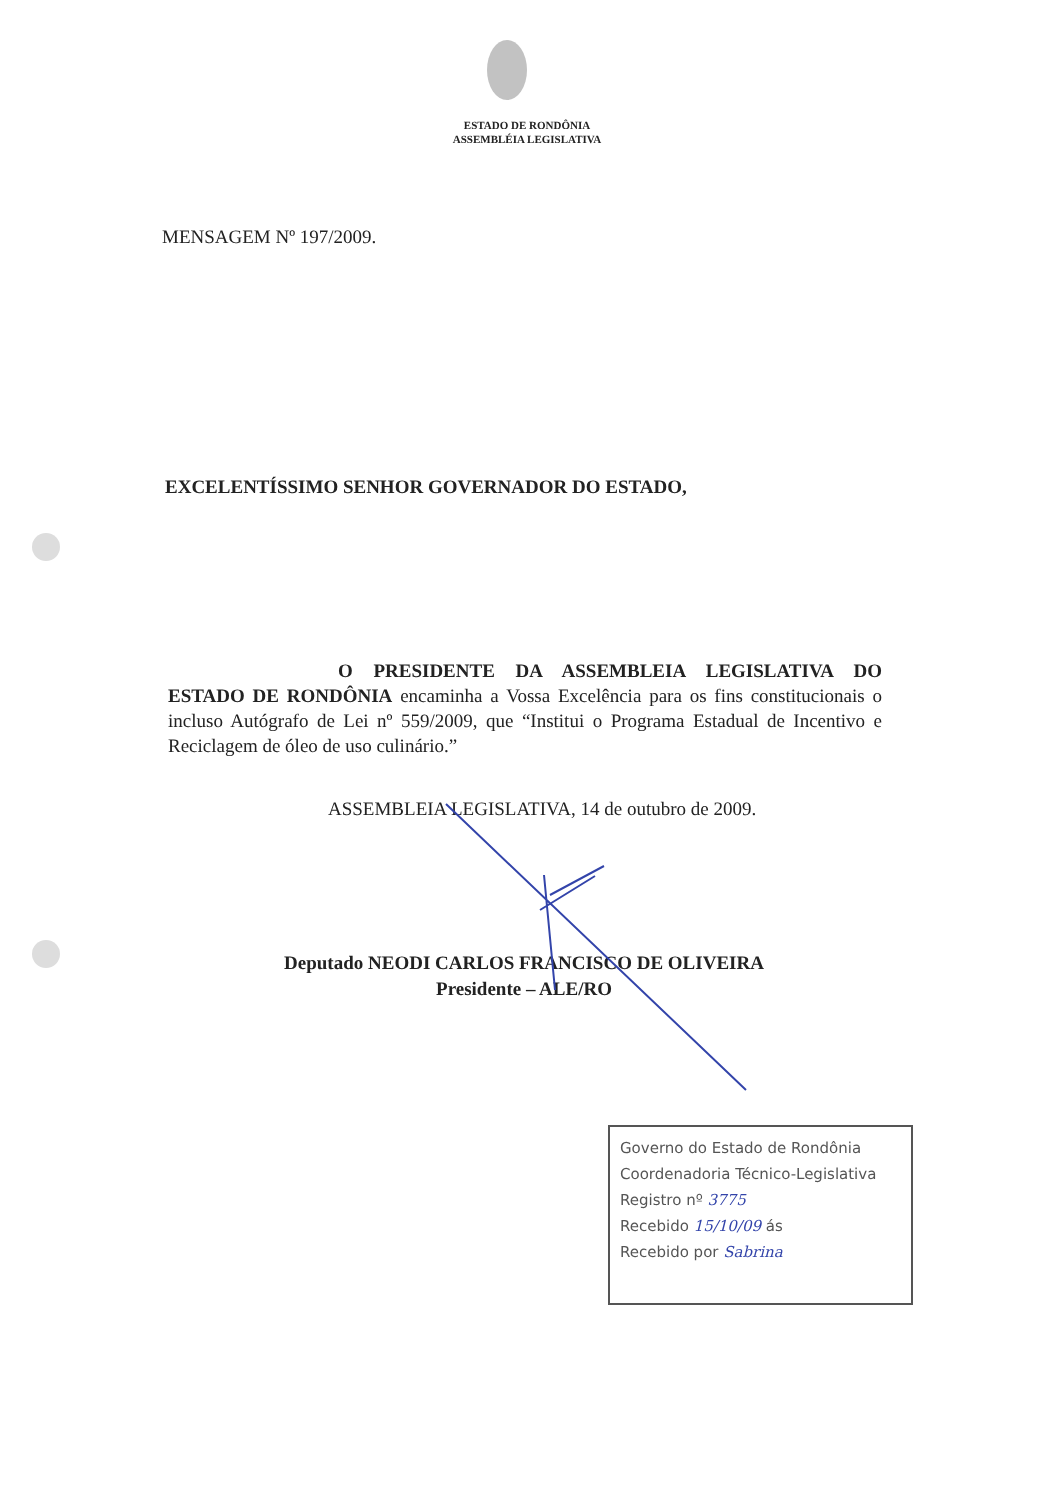ESTADO DE RONDÔNIA
ASSEMBLÉIA LEGISLATIVA
MENSAGEM Nº 197/2009.
EXCELENTÍSSIMO SENHOR GOVERNADOR DO ESTADO,
O PRESIDENTE DA ASSEMBLEIA LEGISLATIVA DO ESTADO DE RONDÔNIA encaminha a Vossa Excelência para os fins constitucionais o incluso Autógrafo de Lei nº 559/2009, que “Institui o Programa Estadual de Incentivo e Reciclagem de óleo de uso culinário.”
ASSEMBLEIA LEGISLATIVA, 14 de outubro de 2009.
Deputado NEODI CARLOS FRANCISCO DE OLIVEIRA
Presidente – ALE/RO
Governo do Estado de Rondônia
Coordenadoria Técnico-Legislativa
Registro nº 3775
Recebido 15/10/09 ás
Recebido por Sabrina